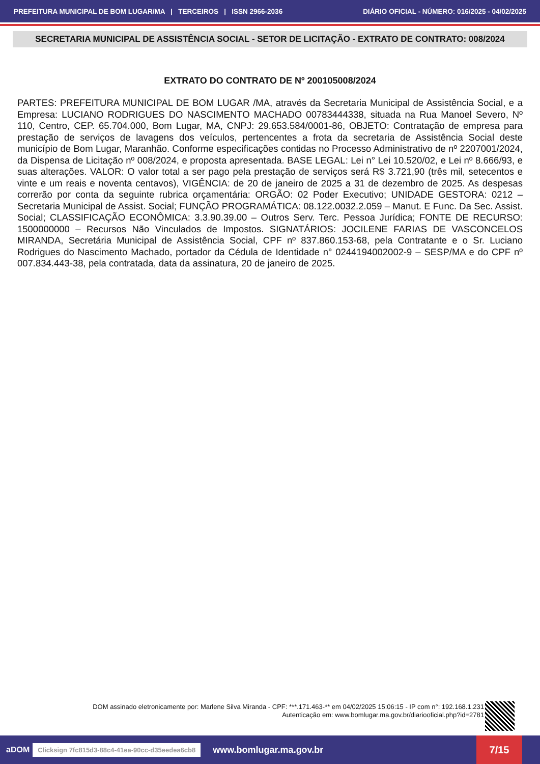PREFEITURA MUNICIPAL DE BOM LUGAR/MA | TERCEIROS | ISSN 2966-2036 DIÁRIO OFICIAL - NÚMERO: 016/2025 - 04/02/2025
SECRETARIA MUNICIPAL DE ASSISTÊNCIA SOCIAL - SETOR DE LICITAÇÃO - EXTRATO DE CONTRATO: 008/2024
EXTRATO DO CONTRATO DE Nº 200105008/2024
PARTES: PREFEITURA MUNICIPAL DE BOM LUGAR /MA, através da Secretaria Municipal de Assistência Social, e a Empresa: LUCIANO RODRIGUES DO NASCIMENTO MACHADO 00783444338, situada na Rua Manoel Severo, Nº 110, Centro, CEP. 65.704.000, Bom Lugar, MA, CNPJ: 29.653.584/0001-86, OBJETO: Contratação de empresa para prestação de serviços de lavagens dos veículos, pertencentes a frota da secretaria de Assistência Social deste município de Bom Lugar, Maranhão. Conforme especificações contidas no Processo Administrativo de nº 2207001/2024, da Dispensa de Licitação nº 008/2024, e proposta apresentada. BASE LEGAL: Lei n° Lei 10.520/02, e Lei nº 8.666/93, e suas alterações. VALOR: O valor total a ser pago pela prestação de serviços será R$ 3.721,90 (três mil, setecentos e vinte e um reais e noventa centavos), VIGÊNCIA: de 20 de janeiro de 2025 a 31 de dezembro de 2025. As despesas correrão por conta da seguinte rubrica orçamentária: ORGÃO: 02 Poder Executivo; UNIDADE GESTORA: 0212 – Secretaria Municipal de Assist. Social; FUNÇÃO PROGRAMÁTICA: 08.122.0032.2.059 – Manut. E Func. Da Sec. Assist. Social; CLASSIFICAÇÃO ECONÔMICA: 3.3.90.39.00 – Outros Serv. Terc. Pessoa Jurídica; FONTE DE RECURSO: 1500000000 – Recursos Não Vinculados de Impostos. SIGNATÁRIOS: JOCILENE FARIAS DE VASCONCELOS MIRANDA, Secretária Municipal de Assistência Social, CPF nº 837.860.153-68, pela Contratante e o Sr. Luciano Rodrigues do Nascimento Machado, portador da Cédula de Identidade n° 0244194002002-9 – SESP/MA e do CPF nº 007.834.443-38, pela contratada, data da assinatura, 20 de janeiro de 2025.
DOM assinado eletronicamente por: Marlene Silva Miranda - CPF: ***.171.463-** em 04/02/2025 15:06:15 - IP com n°: 192.168.1.231
Autenticação em: www.bomlugar.ma.gov.br/diariooficial.php?id=2781
aDOM Clicksign 7fc815d3-88c4-41ea-90cc-d35eedea6cb8 www.bomlugar.ma.gov.br 7/15